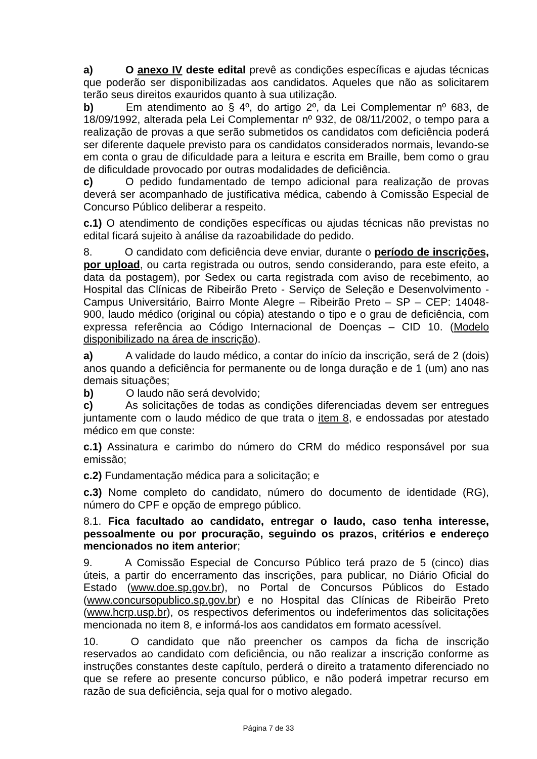a) O anexo IV deste edital prevê as condições específicas e ajudas técnicas que poderão ser disponibilizadas aos candidatos. Aqueles que não as solicitarem terão seus direitos exauridos quanto à sua utilização.
b) Em atendimento ao § 4º, do artigo 2º, da Lei Complementar nº 683, de 18/09/1992, alterada pela Lei Complementar nº 932, de 08/11/2002, o tempo para a realização de provas a que serão submetidos os candidatos com deficiência poderá ser diferente daquele previsto para os candidatos considerados normais, levando-se em conta o grau de dificuldade para a leitura e escrita em Braille, bem como o grau de dificuldade provocado por outras modalidades de deficiência.
c) O pedido fundamentado de tempo adicional para realização de provas deverá ser acompanhado de justificativa médica, cabendo à Comissão Especial de Concurso Público deliberar a respeito.
c.1) O atendimento de condições específicas ou ajudas técnicas não previstas no edital ficará sujeito à análise da razoabilidade do pedido.
8. O candidato com deficiência deve enviar, durante o período de inscrições, por upload, ou carta registrada ou outros, sendo considerando, para este efeito, a data da postagem), por Sedex ou carta registrada com aviso de recebimento, ao Hospital das Clínicas de Ribeirão Preto - Serviço de Seleção e Desenvolvimento - Campus Universitário, Bairro Monte Alegre – Ribeirão Preto – SP – CEP: 14048-900, laudo médico (original ou cópia) atestando o tipo e o grau de deficiência, com expressa referência ao Código Internacional de Doenças – CID 10. (Modelo disponibilizado na área de inscrição).
a) A validade do laudo médico, a contar do início da inscrição, será de 2 (dois) anos quando a deficiência for permanente ou de longa duração e de 1 (um) ano nas demais situações;
b) O laudo não será devolvido;
c) As solicitações de todas as condições diferenciadas devem ser entregues juntamente com o laudo médico de que trata o item 8, e endossadas por atestado médico em que conste:
c.1) Assinatura e carimbo do número do CRM do médico responsável por sua emissão;
c.2) Fundamentação médica para a solicitação; e
c.3) Nome completo do candidato, número do documento de identidade (RG), número do CPF e opção de emprego público.
8.1. Fica facultado ao candidato, entregar o laudo, caso tenha interesse, pessoalmente ou por procuração, seguindo os prazos, critérios e endereço mencionados no item anterior;
9. A Comissão Especial de Concurso Público terá prazo de 5 (cinco) dias úteis, a partir do encerramento das inscrições, para publicar, no Diário Oficial do Estado (www.doe.sp.gov.br), no Portal de Concursos Públicos do Estado (www.concursopublico.sp.gov.br) e no Hospital das Clínicas de Ribeirão Preto (www.hcrp.usp.br), os respectivos deferimentos ou indeferimentos das solicitações mencionada no item 8, e informá-los aos candidatos em formato acessível.
10. O candidato que não preencher os campos da ficha de inscrição reservados ao candidato com deficiência, ou não realizar a inscrição conforme as instruções constantes deste capítulo, perderá o direito a tratamento diferenciado no que se refere ao presente concurso público, e não poderá impetrar recurso em razão de sua deficiência, seja qual for o motivo alegado.
Página 7 de 33